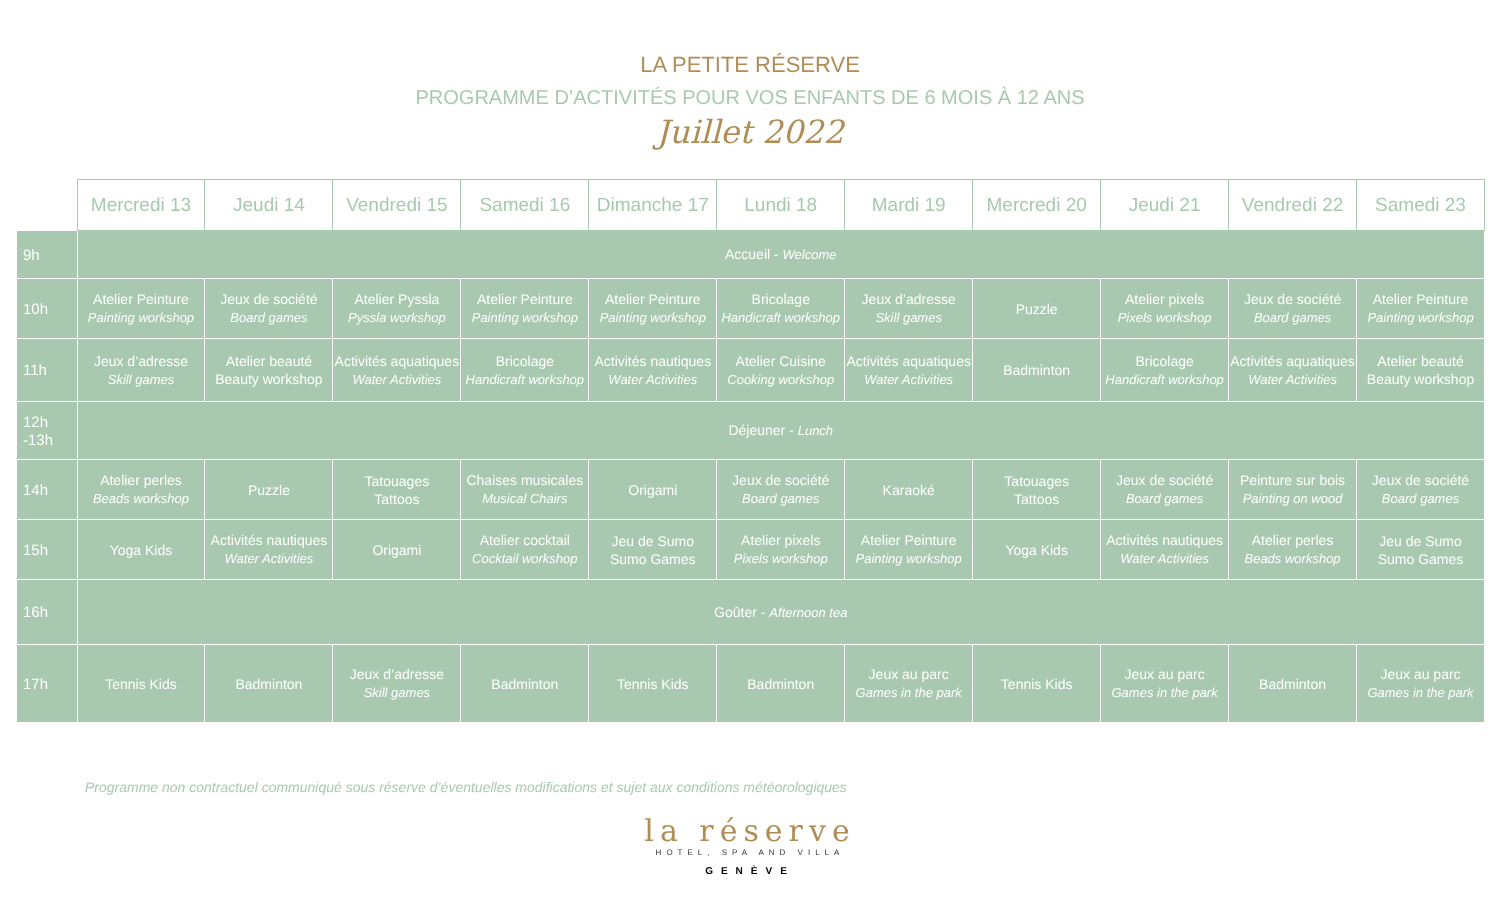LA PETITE RÉSERVE
PROGRAMME D’ACTIVITÉS POUR VOS ENFANTS DE 6 MOIS À 12 ANS
Juillet 2022
| | Mercredi 13 | Jeudi 14 | Vendredi 15 | Samedi 16 | Dimanche 17 | Lundi 18 | Mardi 19 | Mercredi 20 | Jeudi 21 | Vendredi 22 | Samedi 23 |
| --- | --- | --- | --- | --- | --- | --- | --- | --- | --- | --- | --- |
| 9h | Accueil - Welcome | | | | | | | | | | |
| 10h | Atelier Peinture Painting workshop | Jeux de société Board games | Atelier Pyssla Pyssla workshop | Atelier Peinture Painting workshop | Atelier Peinture Painting workshop | Bricolage Handicraft workshop | Jeux d’adresse Skill games | Puzzle | Atelier pixels Pixels workshop | Jeux de société Board games | Atelier Peinture Painting workshop |
| 11h | Jeux d’adresse Skill games | Atelier beauté Beauty workshop | Activités aquatiques Water Activities | Bricolage Handicraft workshop | Activités nautiques Water Activities | Atelier Cuisine Cooking workshop | Activités aquatiques Water Activities | Badminton | Bricolage Handicraft workshop | Activités aquatiques Water Activities | Atelier beauté Beauty workshop |
| 12h -13h | Déjeuner - Lunch | | | | | | | | | | |
| 14h | Atelier perles Beads workshop | Puzzle | Tatouages Tattoos | Chaises musicales Musical Chairs | Origami | Jeux de société Board games | Karaoké | Tatouages Tattoos | Jeux de société Board games | Peinture sur bois Painting on wood | Jeux de société Board games |
| 15h | Yoga Kids | Activités nautiques Water Activities | Origami | Atelier cocktail Cocktail workshop | Jeu de Sumo Sumo Games | Atelier pixels Pixels workshop | Atelier Peinture Painting workshop | Yoga Kids | Activités nautiques Water Activities | Atelier perles Beads workshop | Jeu de Sumo Sumo Games |
| 16h | Goûter - Afternoon tea | | | | | | | | | | |
| 17h | Tennis Kids | Badminton | Jeux d’adresse Skill games | Badminton | Tennis Kids | Badminton | Jeux au parc Games in the park | Tennis Kids | Jeux au parc Games in the park | Badminton | Jeux au parc Games in the park |
Programme non contractuel communiqué sous réserve d’éventuelles modifications et sujet aux conditions météorologiques
la réserve
HOTEL, SPA AND VILLA
GENÈVE